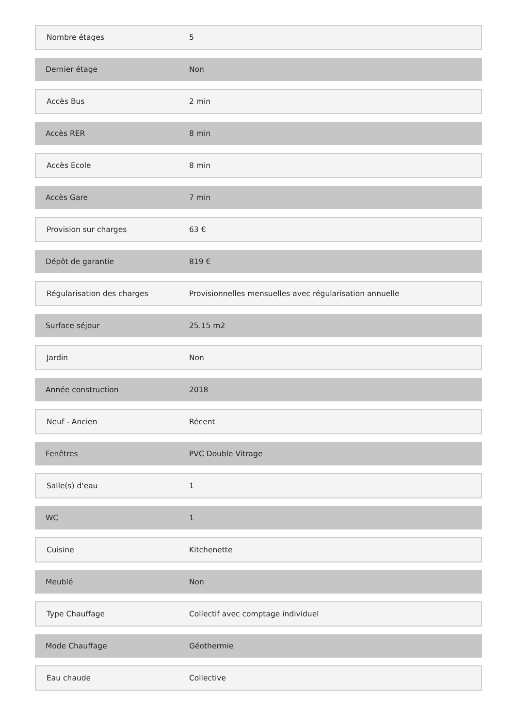| Nombre étages | 5 |
| Dernier étage | Non |
| Accès Bus | 2 min |
| Accès RER | 8 min |
| Accès Ecole | 8 min |
| Accès Gare | 7 min |
| Provision sur charges | 63 € |
| Dépôt de garantie | 819 € |
| Régularisation des charges | Provisionnelles mensuelles avec régularisation annuelle |
| Surface séjour | 25.15 m2 |
| Jardin | Non |
| Année construction | 2018 |
| Neuf - Ancien | Récent |
| Fenêtres | PVC Double Vitrage |
| Salle(s) d'eau | 1 |
| WC | 1 |
| Cuisine | Kitchenette |
| Meublé | Non |
| Type Chauffage | Collectif avec comptage individuel |
| Mode Chauffage | Géothermie |
| Eau chaude | Collective |